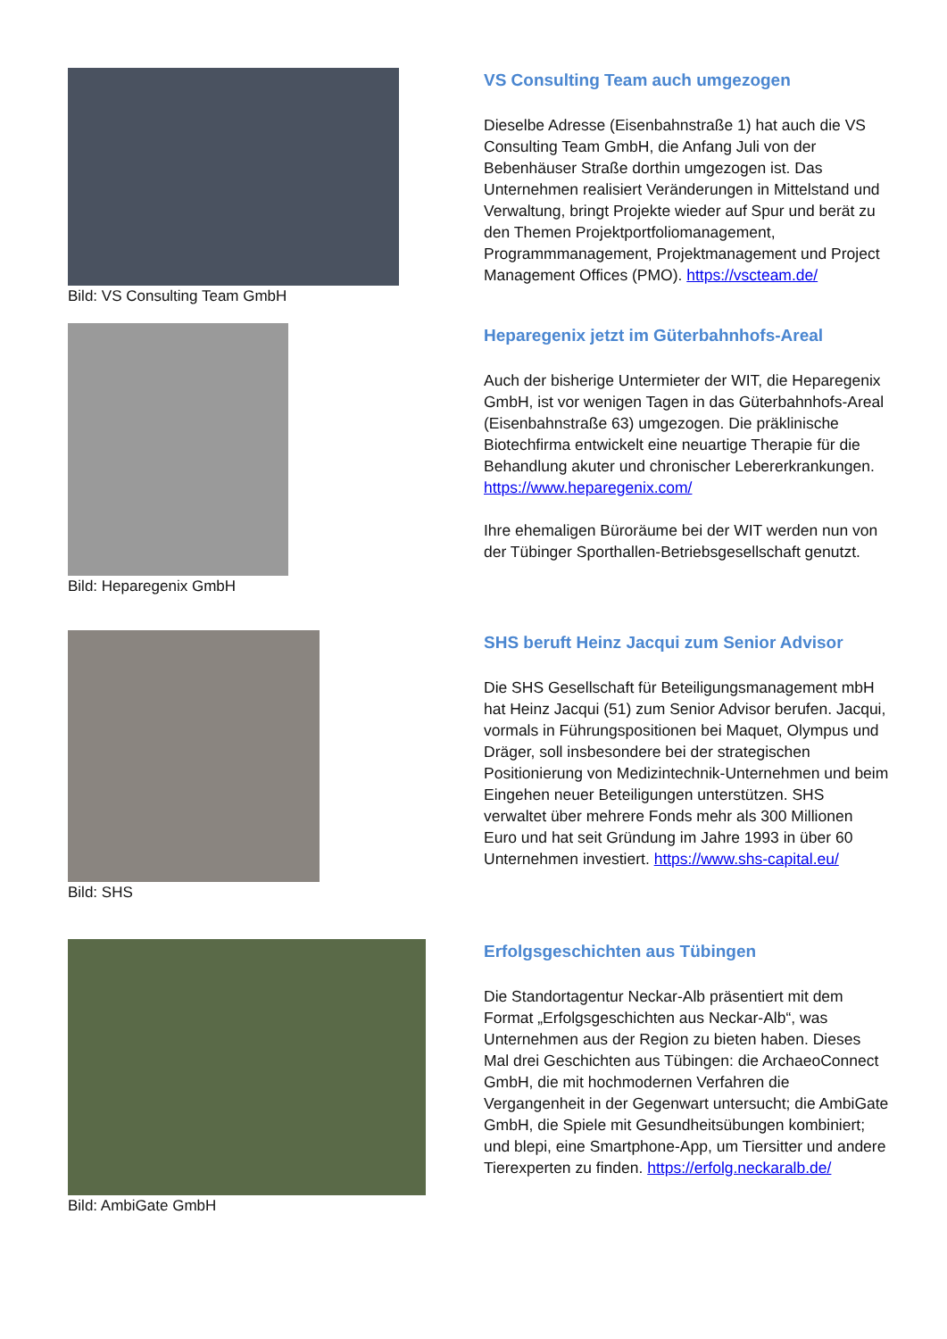Bild: VS Consulting Team GmbH
VS Consulting Team auch umgezogen
Dieselbe Adresse (Eisenbahnstraße 1) hat auch die VS Consulting Team GmbH, die Anfang Juli von der Bebenhäuser Straße dorthin umgezogen ist. Das Unternehmen realisiert Veränderungen in Mittelstand und Verwaltung, bringt Projekte wieder auf Spur und berät zu den Themen Projektportfoliomanagement, Programmmanagement, Projektmanagement und Project Management Offices (PMO). https://vscteam.de/
Bild: Heparegenix GmbH
Heparegenix jetzt im Güterbahnhofs-Areal
Auch der bisherige Untermieter der WIT, die Heparegenix GmbH, ist vor wenigen Tagen in das Güterbahnhofs-Areal (Eisenbahnstraße 63) umgezogen. Die präklinische Biotechfirma entwickelt eine neuartige Therapie für die Behandlung akuter und chronischer Lebererkrankungen. https://www.heparegenix.com/
Ihre ehemaligen Büroräume bei der WIT werden nun von der Tübinger Sporthallen-Betriebsgesellschaft genutzt.
Bild: SHS
SHS beruft Heinz Jacqui zum Senior Advisor
Die SHS Gesellschaft für Beteiligungsmanagement mbH hat Heinz Jacqui (51) zum Senior Advisor berufen. Jacqui, vormals in Führungspositionen bei Maquet, Olympus und Dräger, soll insbesondere bei der strategischen Positionierung von Medizintechnik-Unternehmen und beim Eingehen neuer Beteiligungen unterstützen. SHS verwaltet über mehrere Fonds mehr als 300 Millionen Euro und hat seit Gründung im Jahre 1993 in über 60 Unternehmen investiert. https://www.shs-capital.eu/
Bild: AmbiGate GmbH
Erfolgsgeschichten aus Tübingen
Die Standortagentur Neckar-Alb präsentiert mit dem Format „Erfolgsgeschichten aus Neckar-Alb“, was Unternehmen aus der Region zu bieten haben. Dieses Mal drei Geschichten aus Tübingen: die ArchaeoConnect GmbH, die mit hochmodernen Verfahren die Vergangenheit in der Gegenwart untersucht; die AmbiGate GmbH, die Spiele mit Gesundheitsübungen kombiniert; und blepi, eine Smartphone-App, um Tiersitter und andere Tierexperten zu finden. https://erfolg.neckaralb.de/